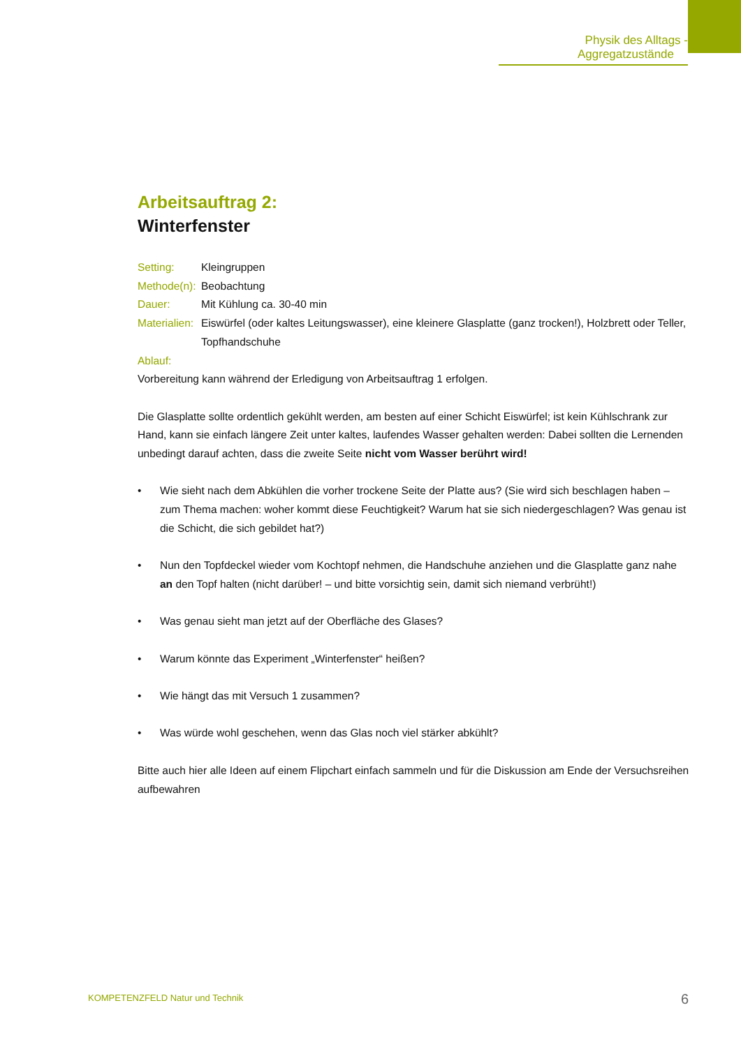Physik des Alltags - Aggregatzustände
Arbeitsauftrag 2:
Winterfenster
| Setting: | Kleingruppen |
| Methode(n): | Beobachtung |
| Dauer: | Mit Kühlung ca. 30-40 min |
| Materialien: | Eiswürfel (oder kaltes Leitungswasser), eine kleinere Glasplatte (ganz trocken!), Holzbrett oder Teller, Topfhandschuhe |
Ablauf:
Vorbereitung kann während der Erledigung von Arbeitsauftrag 1 erfolgen.
Die Glasplatte sollte ordentlich gekühlt werden, am besten auf einer Schicht Eiswürfel; ist kein Kühlschrank zur Hand, kann sie einfach längere Zeit unter kaltes, laufendes Wasser gehalten werden: Dabei sollten die Lernenden unbedingt darauf achten, dass die zweite Seite nicht vom Wasser berührt wird!
• Wie sieht nach dem Abkühlen die vorher trockene Seite der Platte aus? (Sie wird sich beschlagen haben – zum Thema machen: woher kommt diese Feuchtigkeit? Warum hat sie sich niedergeschlagen? Was genau ist die Schicht, die sich gebildet hat?)
• Nun den Topfdeckel wieder vom Kochtopf nehmen, die Handschuhe anziehen und die Glasplatte ganz nahe an den Topf halten (nicht darüber! – und bitte vorsichtig sein, damit sich niemand verbrüht!)
• Was genau sieht man jetzt auf der Oberfläche des Glases?
• Warum könnte das Experiment „Winterfenster“ heißen?
• Wie hängt das mit Versuch 1 zusammen?
• Was würde wohl geschehen, wenn das Glas noch viel stärker abkühlt?
Bitte auch hier alle Ideen auf einem Flipchart einfach sammeln und für die Diskussion am Ende der Versuchsreihen aufbewahren
KOMPETENZFELD Natur und Technik
6